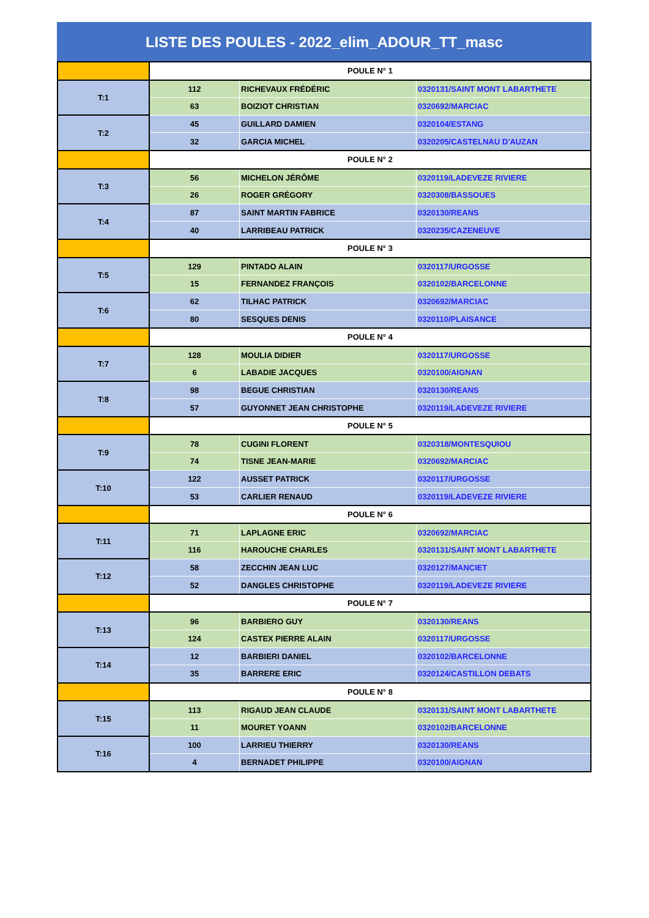LISTE DES POULES - 2022_elim_ADOUR_TT_masc
| | POULE N° 1 | | |
| T:1 | 112 | RICHEVAUX FRÉDÉRIC | 0320131/SAINT MONT LABARTHETE |
| | 63 | BOIZIOT CHRISTIAN | 0320692/MARCIAC |
| T:2 | 45 | GUILLARD DAMIEN | 0320104/ESTANG |
| | 32 | GARCIA MICHEL | 0320205/CASTELNAU D'AUZAN |
| | POULE N° 2 | | |
| T:3 | 56 | MICHELON JÉRÔME | 0320119/LADEVEZE RIVIERE |
| | 26 | ROGER GRÉGORY | 0320308/BASSOUES |
| T:4 | 87 | SAINT MARTIN FABRICE | 0320130/REANS |
| | 40 | LARRIBEAU PATRICK | 0320235/CAZENEUVE |
| | POULE N° 3 | | |
| T:5 | 129 | PINTADO ALAIN | 0320117/URGOSSE |
| | 15 | FERNANDEZ FRANÇOIS | 0320102/BARCELONNE |
| T:6 | 62 | TILHAC PATRICK | 0320692/MARCIAC |
| | 80 | SESQUES DENIS | 0320110/PLAISANCE |
| | POULE N° 4 | | |
| T:7 | 128 | MOULIA DIDIER | 0320117/URGOSSE |
| | 6 | LABADIE JACQUES | 0320100/AIGNAN |
| T:8 | 98 | BEGUE CHRISTIAN | 0320130/REANS |
| | 57 | GUYONNET JEAN CHRISTOPHE | 0320119/LADEVEZE RIVIERE |
| | POULE N° 5 | | |
| T:9 | 78 | CUGINI FLORENT | 0320318/MONTESQUIOU |
| | 74 | TISNE JEAN-MARIE | 0320692/MARCIAC |
| T:10 | 122 | AUSSET PATRICK | 0320117/URGOSSE |
| | 53 | CARLIER RENAUD | 0320119/LADEVEZE RIVIERE |
| | POULE N° 6 | | |
| T:11 | 71 | LAPLAGNE ERIC | 0320692/MARCIAC |
| | 116 | HAROUCHE CHARLES | 0320131/SAINT MONT LABARTHETE |
| T:12 | 58 | ZECCHIN JEAN LUC | 0320127/MANCIET |
| | 52 | DANGLES CHRISTOPHE | 0320119/LADEVEZE RIVIERE |
| | POULE N° 7 | | |
| T:13 | 96 | BARBIERO GUY | 0320130/REANS |
| | 124 | CASTEX PIERRE ALAIN | 0320117/URGOSSE |
| T:14 | 12 | BARBIERI DANIEL | 0320102/BARCELONNE |
| | 35 | BARRERE ERIC | 0320124/CASTILLON DEBATS |
| | POULE N° 8 | | |
| T:15 | 113 | RIGAUD JEAN CLAUDE | 0320131/SAINT MONT LABARTHETE |
| | 11 | MOURET YOANN | 0320102/BARCELONNE |
| T:16 | 100 | LARRIEU THIERRY | 0320130/REANS |
| | 4 | BERNADET PHILIPPE | 0320100/AIGNAN |